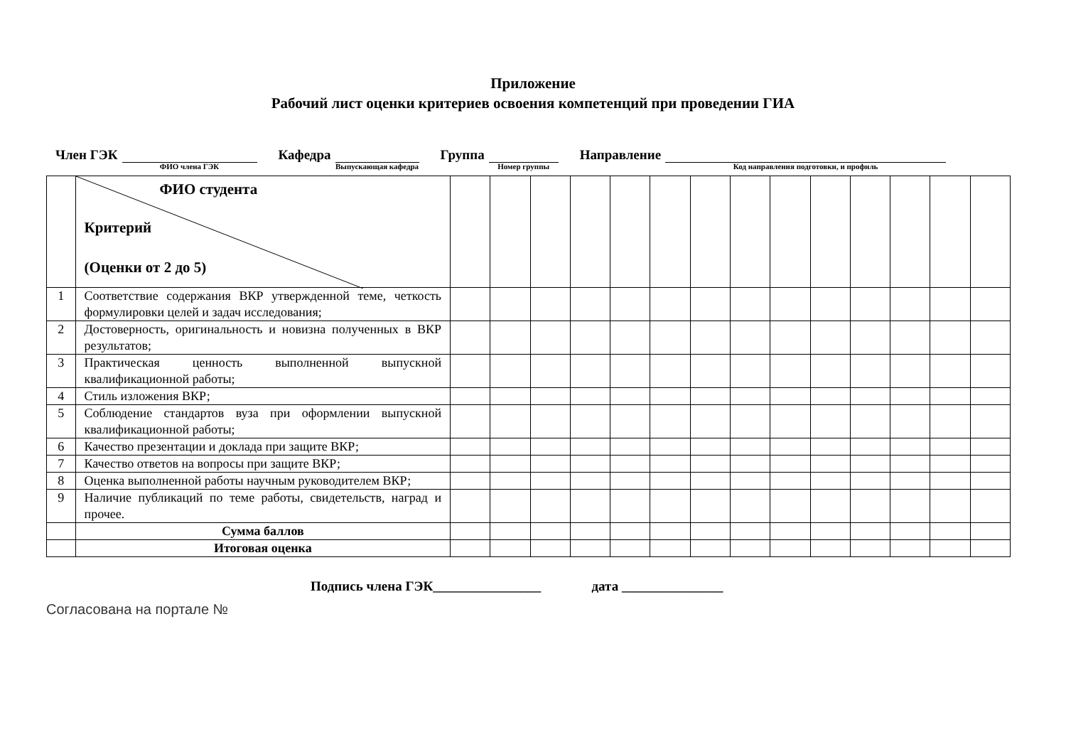Приложение
Рабочий лист оценки критериев освоения компетенций при проведении ГИА
Член ГЭК
ФИО члена ГЭК
Кафедра
Выпускающая кафедра
Группа
Номер группы
Направление
Код направления подготовки, и профиль
| | ФИО студента Критерий (Оценки от 2 до 5) | | | | | | | | | | | | | | |
| 1 | Соответствие содержания ВКР утвержденной теме, четкость формулировки целей и задач исследования; | | | | | | | | | | | | | | |
| 2 | Достоверность, оригинальность и новизна полученных в ВКР результатов; | | | | | | | | | | | | | | |
| 3 | Практическая ценность выполненной выпускной квалификационной работы; | | | | | | | | | | | | | | |
| 4 | Стиль изложения ВКР; | | | | | | | | | | | | | | |
| 5 | Соблюдение стандартов вуза при оформлении выпускной квалификационной работы; | | | | | | | | | | | | | | |
| 6 | Качество презентации и доклада при защите ВКР; | | | | | | | | | | | | | | |
| 7 | Качество ответов на вопросы при защите ВКР; | | | | | | | | | | | | | | |
| 8 | Оценка выполненной работы научным руководителем ВКР; | | | | | | | | | | | | | | |
| 9 | Наличие публикаций по теме работы, свидетельств, наград и прочее. | | | | | | | | | | | | | | |
| | Сумма баллов | | | | | | | | | | | | | | |
| | Итоговая оценка | | | | | | | | | | | | | | |
Подпись члена ГЭК________________ дата _______________
Согласована на портале №